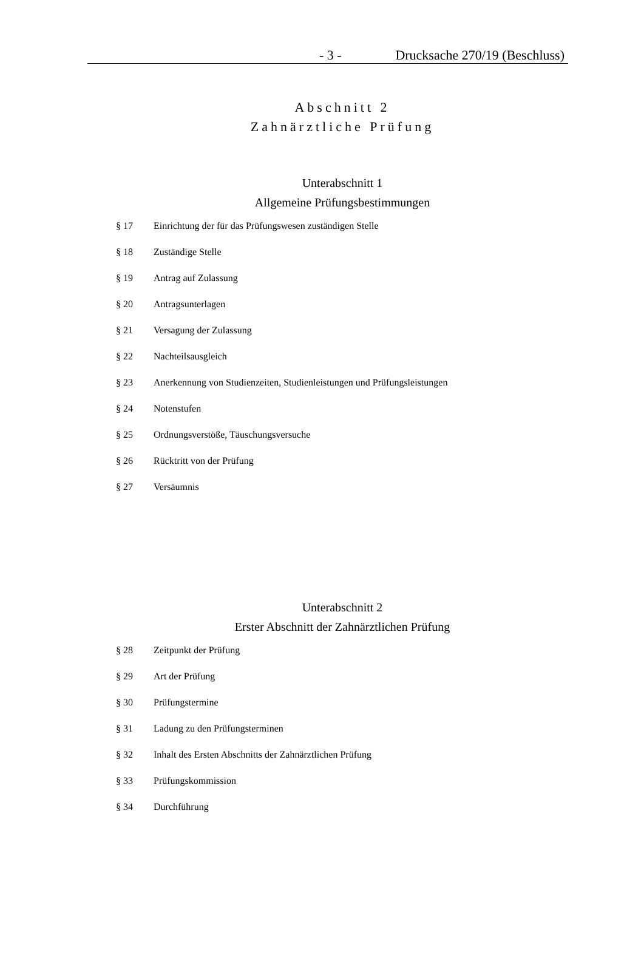- 3 - Drucksache 270/19 (Beschluss)
Abschnitt 2
Zahnärztliche Prüfung
Unterabschnitt 1
Allgemeine Prüfungsbestimmungen
§ 17 Einrichtung der für das Prüfungswesen zuständigen Stelle
§ 18 Zuständige Stelle
§ 19 Antrag auf Zulassung
§ 20 Antragsunterlagen
§ 21 Versagung der Zulassung
§ 22 Nachteilsausgleich
§ 23 Anerkennung von Studienzeiten, Studienleistungen und Prüfungsleistungen
§ 24 Notenstufen
§ 25 Ordnungsverstöße, Täuschungsversuche
§ 26 Rücktritt von der Prüfung
§ 27 Versäumnis
Unterabschnitt 2
Erster Abschnitt der Zahnärztlichen Prüfung
§ 28 Zeitpunkt der Prüfung
§ 29 Art der Prüfung
§ 30 Prüfungstermine
§ 31 Ladung zu den Prüfungsterminen
§ 32 Inhalt des Ersten Abschnitts der Zahnärztlichen Prüfung
§ 33 Prüfungskommission
§ 34 Durchführung